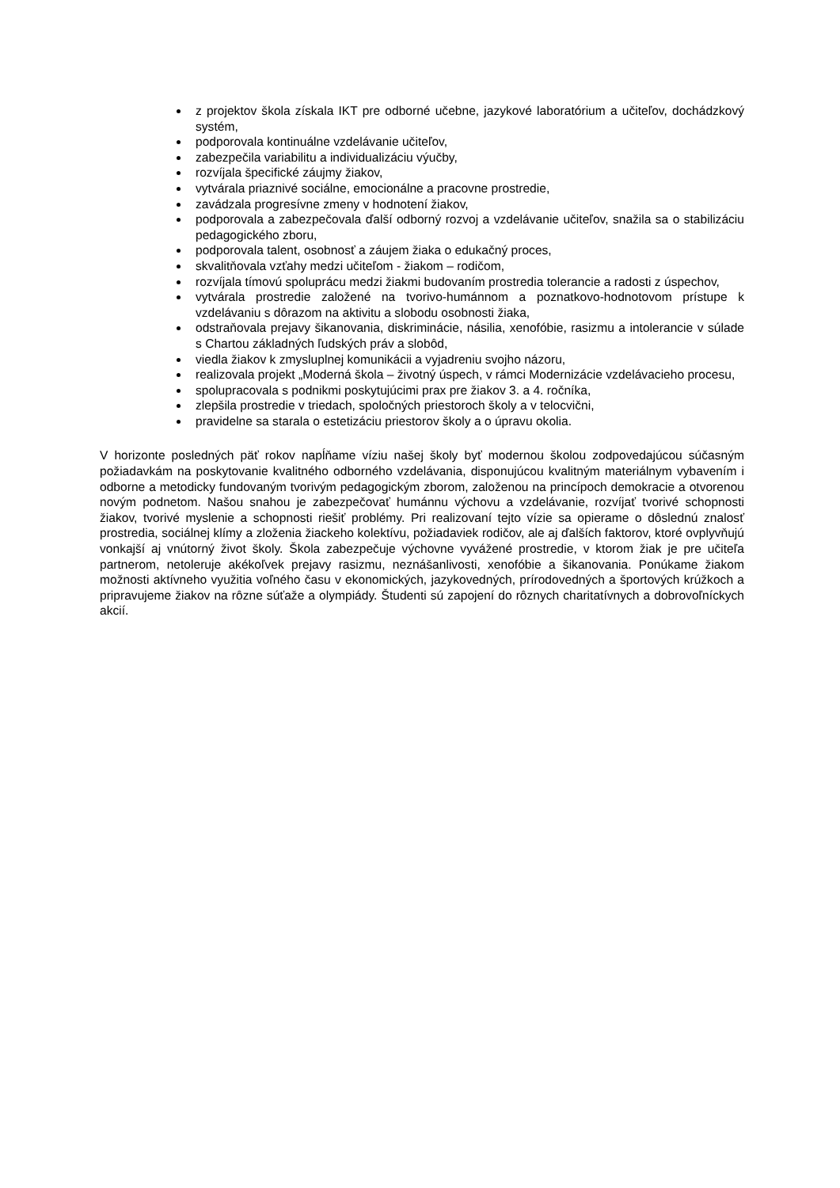z projektov škola získala IKT pre odborné učebne, jazykové laboratórium a učiteľov, dochádzkový systém,
podporovala kontinuálne vzdelávanie učiteľov,
zabezpečila variabilitu a individualizáciu výučby,
rozvíjala špecifické záujmy žiakov,
vytvárala priaznivé sociálne, emocionálne a pracovne prostredie,
zavádzala progresívne zmeny v hodnotení žiakov,
podporovala a zabezpečovala ďalší odborný rozvoj a vzdelávanie učiteľov, snažila sa o stabilizáciu pedagogického zboru,
podporovala talent, osobnosť a záujem žiaka o edukačný proces,
skvalitňovala vzťahy medzi učiteľom - žiakom – rodičom,
rozvíjala tímovú spoluprácu medzi žiakmi budovaním prostredia tolerancie a radosti z úspechov,
vytvárala prostredie založené na tvorivo-humánnom a poznatkovo-hodnotovom prístupe k vzdelávaniu s dôrazom na aktivitu a slobodu osobnosti žiaka,
odstraňovala prejavy šikanovania, diskriminácie, násilia, xenofóbie, rasizmu a intolerancie v súlade s Chartou základných ľudských práv a slobôd,
viedla žiakov k zmysluplnej komunikácii a vyjadreniu svojho názoru,
realizovala projekt „Moderná škola – životný úspech, v rámci Modernizácie vzdelávacieho procesu,
spolupracovala s podnikmi poskytujúcimi prax pre žiakov 3. a 4. ročníka,
zlepšila prostredie v triedach, spoločných priestoroch školy a v telocvični,
pravidelne sa starala o estetizáciu priestorov školy a o úpravu okolia.
V horizonte posledných päť rokov napĺňame víziu našej školy byť modernou školou zodpovedajúcou súčasným požiadavkám na poskytovanie kvalitného odborného vzdelávania, disponujúcou kvalitným materiálnym vybavením i odborne a metodicky fundovaným tvorivým pedagogickým zborom, založenou na princípoch demokracie a otvorenou novým podnetom. Našou snahou je zabezpečovať humánnu výchovu a vzdelávanie, rozvíjať tvorivé schopnosti žiakov, tvorivé myslenie a schopnosti riešiť problémy. Pri realizovaní tejto vízie sa opierame o dôslednú znalosť prostredia, sociálnej klímy a zloženia žiackeho kolektívu, požiadaviek rodičov, ale aj ďalších faktorov, ktoré ovplyvňujú vonkajší aj vnútorný život školy. Škola zabezpečuje výchovne vyvážené prostredie, v ktorom žiak je pre učiteľa partnerom, netoleruje akékoľvek prejavy rasizmu, neznášanlivosti, xenofóbie a šikanovania. Ponúkame žiakom možnosti aktívneho využitia voľného času v ekonomických, jazykovedných, prírodovedných a športových krúžkoch a pripravujeme žiakov na rôzne súťaže a olympiády. Študenti sú zapojení do rôznych charitatívnych a dobrovoľníckych akcií.